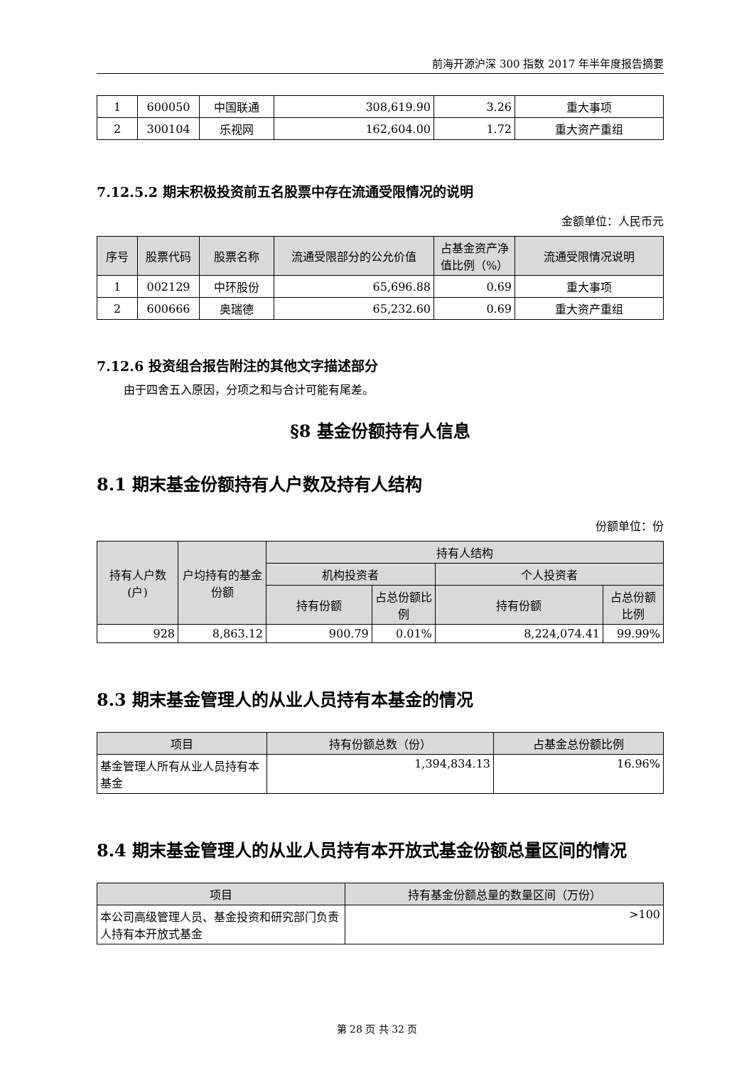前海开源沪深 300 指数 2017 年半年度报告摘要
| 1 | 600050 | 中国联通 | 308,619.90 | 3.26 | 重大事项 |
| 2 | 300104 | 乐视网 | 162,604.00 | 1.72 | 重大资产重组 |
7.12.5.2 期末积极投资前五名股票中存在流通受限情况的说明
金额单位：人民币元
| 序号 | 股票代码 | 股票名称 | 流通受限部分的公允价值 | 占基金资产净值比例（%） | 流通受限情况说明 |
| --- | --- | --- | --- | --- | --- |
| 1 | 002129 | 中环股份 | 65,696.88 | 0.69 | 重大事项 |
| 2 | 600666 | 奥瑞德 | 65,232.60 | 0.69 | 重大资产重组 |
7.12.6 投资组合报告附注的其他文字描述部分
由于四舍五入原因，分项之和与合计可能有尾差。
§8 基金份额持有人信息
8.1 期末基金份额持有人户数及持有人结构
份额单位：份
| 持有人户数(户) | 户均持有的基金份额 | 持有人结构 | | | |
| --- | --- | --- | --- | --- | --- |
| | | 机构投资者 | | 个人投资者 | |
| | | 持有份额 | 占总份额比例 | 持有份额 | 占总份额比例 |
| 928 | 8,863.12 | 900.79 | 0.01% | 8,224,074.41 | 99.99% |
8.3 期末基金管理人的从业人员持有本基金的情况
| 项目 | 持有份额总数（份） | 占基金总份额比例 |
| --- | --- | --- |
| 基金管理人所有从业人员持有本基金 | 1,394,834.13 | 16.96% |
8.4 期末基金管理人的从业人员持有本开放式基金份额总量区间的情况
| 项目 | 持有基金份额总量的数量区间（万份） |
| --- | --- |
| 本公司高级管理人员、基金投资和研究部门负责人持有本开放式基金 | >100 |
第 28 页 共 32 页